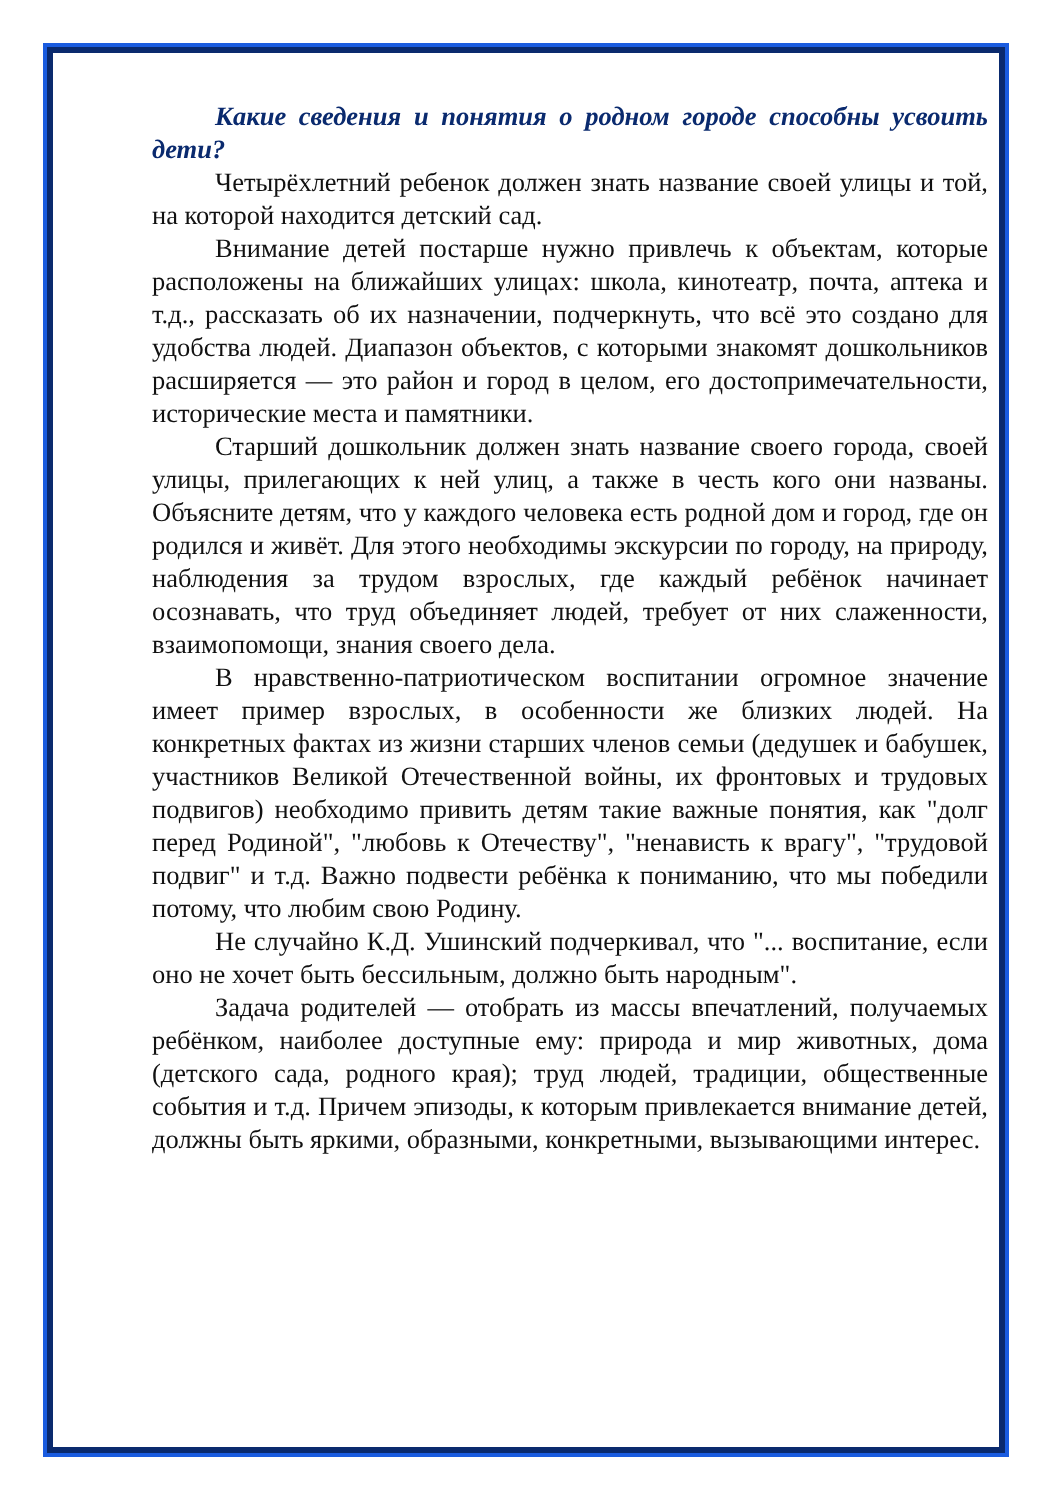Какие сведения и понятия о родном городе способны усвоить дети?
Четырёхлетний ребенок должен знать название своей улицы и той, на которой находится детский сад.
Внимание детей постарше нужно привлечь к объектам, которые расположены на ближайших улицах: школа, кинотеатр, почта, аптека и т.д., рассказать об их назначении, подчеркнуть, что всё это создано для удобства людей. Диапазон объектов, с которыми знакомят дошкольников расширяется — это район и город в целом, его достопримечательности, исторические места и памятники.
Старший дошкольник должен знать название своего города, своей улицы, прилегающих к ней улиц, а также в честь кого они названы. Объясните детям, что у каждого человека есть родной дом и город, где он родился и живёт. Для этого необходимы экскурсии по городу, на природу, наблюдения за трудом взрослых, где каждый ребёнок начинает осознавать, что труд объединяет людей, требует от них слаженности, взаимопомощи, знания своего дела.
В нравственно-патриотическом воспитании огромное значение имеет пример взрослых, в особенности же близких людей. На конкретных фактах из жизни старших членов семьи (дедушек и бабушек, участников Великой Отечественной войны, их фронтовых и трудовых подвигов) необходимо привить детям такие важные понятия, как "долг перед Родиной", "любовь к Отечеству", "ненависть к врагу", "трудовой подвиг" и т.д. Важно подвести ребёнка к пониманию, что мы победили потому, что любим свою Родину.
Не случайно К.Д. Ушинский подчеркивал, что "... воспитание, если оно не хочет быть бессильным, должно быть народным".
Задача родителей — отобрать из массы впечатлений, получаемых ребёнком, наиболее доступные ему: природа и мир животных, дома (детского сада, родного края); труд людей, традиции, общественные события и т.д. Причем эпизоды, к которым привлекается внимание детей, должны быть яркими, образными, конкретными, вызывающими интерес.